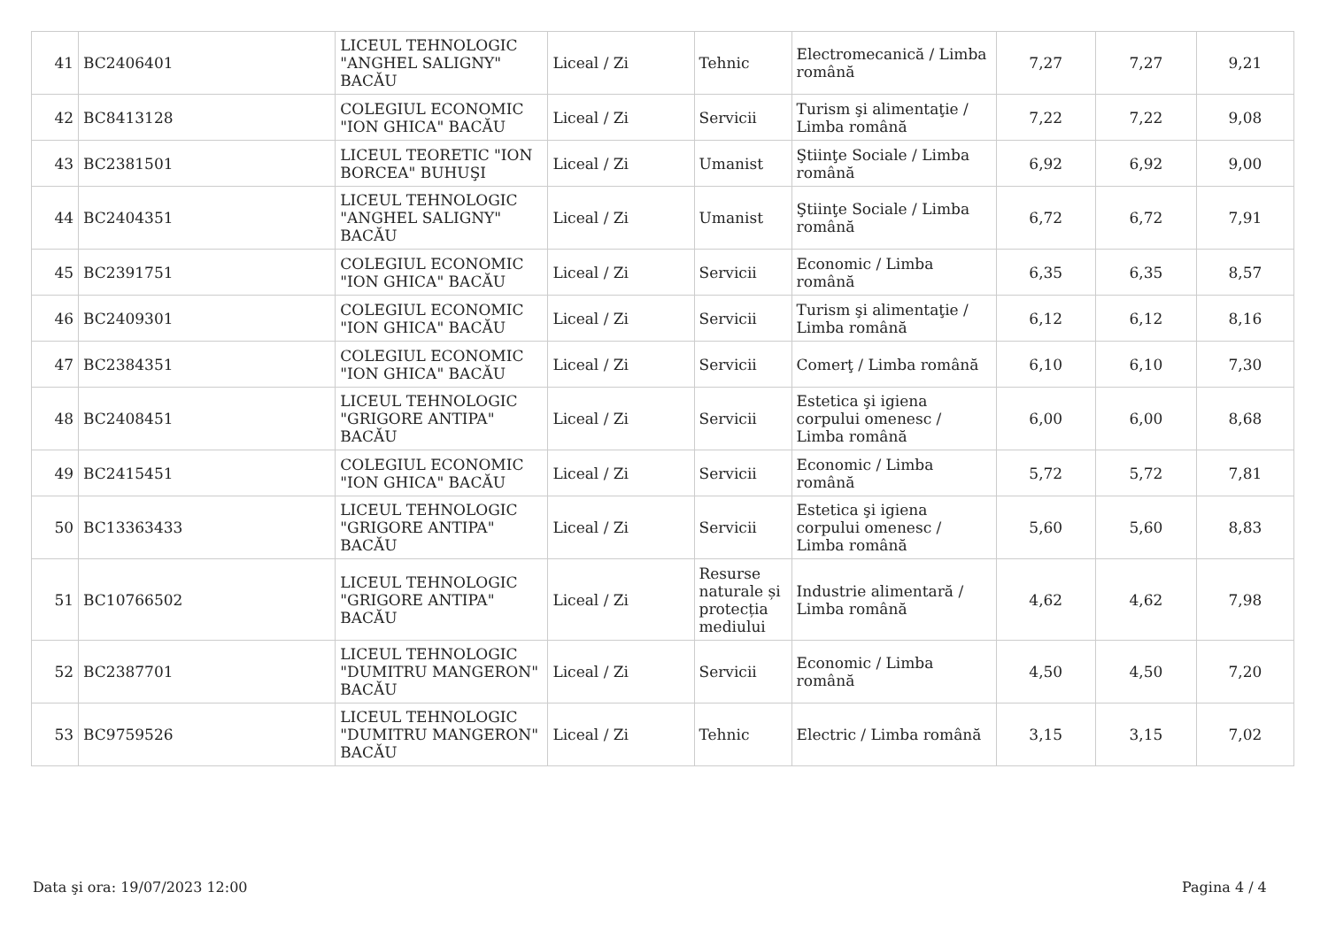| 41 | BC2406401 | LICEUL TEHNOLOGIC "ANGHEL SALIGNY" BACĂU | Liceal / Zi | Tehnic | Electromecanică / Limba română | 7,27 | 7,27 | 9,21 |
| 42 | BC8413128 | COLEGIUL ECONOMIC "ION GHICA" BACĂU | Liceal / Zi | Servicii | Turism şi alimentaţie / Limba română | 7,22 | 7,22 | 9,08 |
| 43 | BC2381501 | LICEUL TEORETIC "ION BORCEA" BUHUŞI | Liceal / Zi | Umanist | Ştiinţe Sociale / Limba română | 6,92 | 6,92 | 9,00 |
| 44 | BC2404351 | LICEUL TEHNOLOGIC "ANGHEL SALIGNY" BACĂU | Liceal / Zi | Umanist | Ştiinţe Sociale / Limba română | 6,72 | 6,72 | 7,91 |
| 45 | BC2391751 | COLEGIUL ECONOMIC "ION GHICA" BACĂU | Liceal / Zi | Servicii | Economic / Limba română | 6,35 | 6,35 | 8,57 |
| 46 | BC2409301 | COLEGIUL ECONOMIC "ION GHICA" BACĂU | Liceal / Zi | Servicii | Turism şi alimentaţie / Limba română | 6,12 | 6,12 | 8,16 |
| 47 | BC2384351 | COLEGIUL ECONOMIC "ION GHICA" BACĂU | Liceal / Zi | Servicii | Comerţ / Limba română | 6,10 | 6,10 | 7,30 |
| 48 | BC2408451 | LICEUL TEHNOLOGIC "GRIGORE ANTIPA" BACĂU | Liceal / Zi | Servicii | Estetica şi igiena corpului omenesc / Limba română | 6,00 | 6,00 | 8,68 |
| 49 | BC2415451 | COLEGIUL ECONOMIC "ION GHICA" BACĂU | Liceal / Zi | Servicii | Economic / Limba română | 5,72 | 5,72 | 7,81 |
| 50 | BC13363433 | LICEUL TEHNOLOGIC "GRIGORE ANTIPA" BACĂU | Liceal / Zi | Servicii | Estetica şi igiena corpului omenesc / Limba română | 5,60 | 5,60 | 8,83 |
| 51 | BC10766502 | LICEUL TEHNOLOGIC "GRIGORE ANTIPA" BACĂU | Liceal / Zi | Resurse naturale și protecția mediului | Industrie alimentară / Limba română | 4,62 | 4,62 | 7,98 |
| 52 | BC2387701 | LICEUL TEHNOLOGIC "DUMITRU MANGERON" BACĂU | Liceal / Zi | Servicii | Economic / Limba română | 4,50 | 4,50 | 7,20 |
| 53 | BC9759526 | LICEUL TEHNOLOGIC "DUMITRU MANGERON" BACĂU | Liceal / Zi | Tehnic | Electric / Limba română | 3,15 | 3,15 | 7,02 |
Data şi ora: 19/07/2023 12:00 Pagina 4 / 4